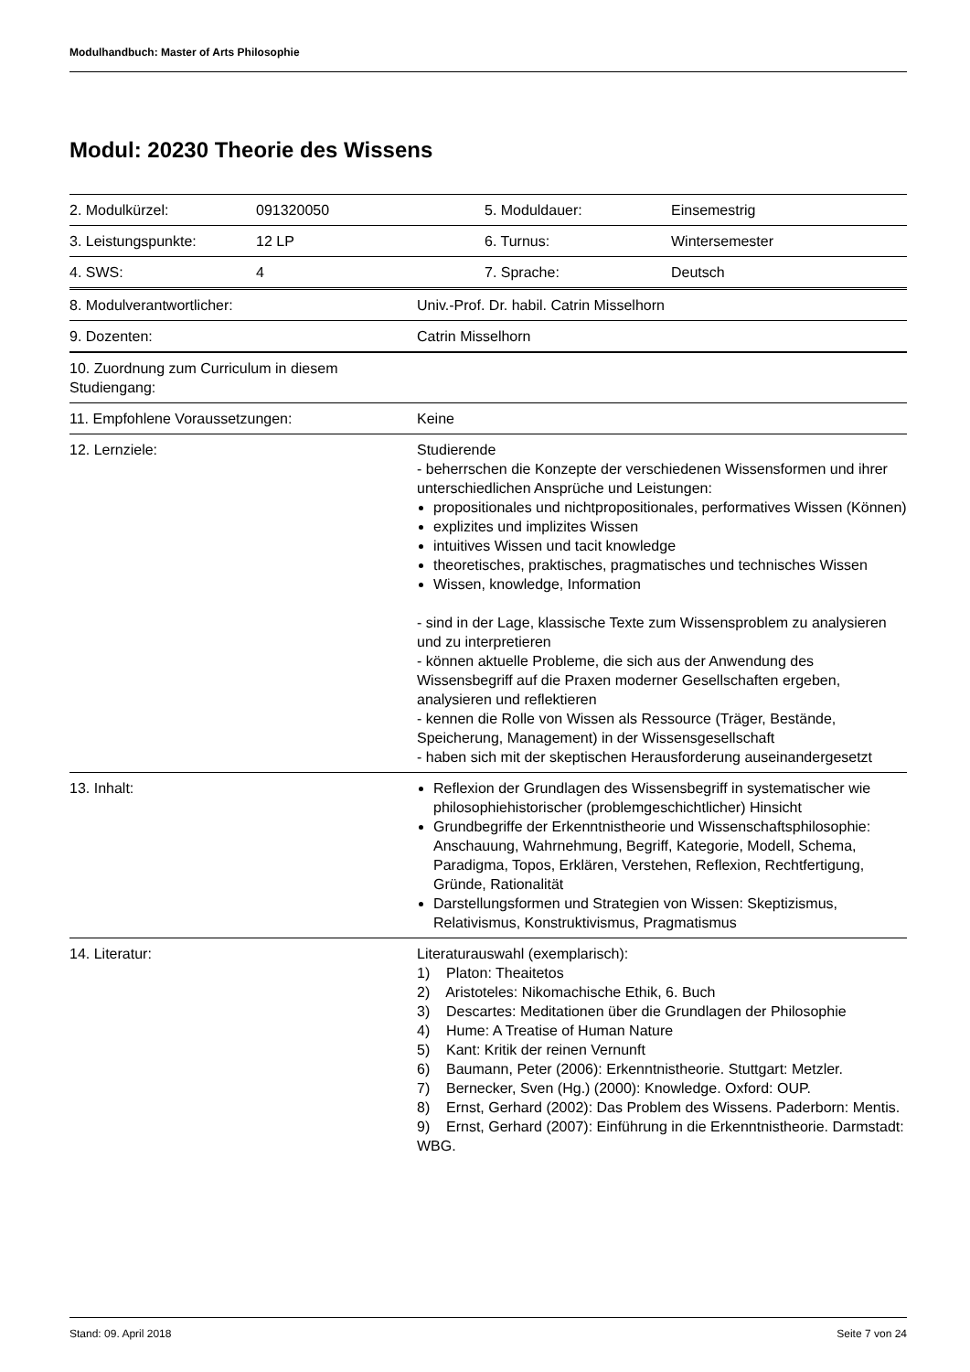Modulhandbuch: Master of Arts Philosophie
Modul: 20230 Theorie des Wissens
| 2. Modulkürzel: | 091320050 | 5. Moduldauer: | Einsemestrig |
| 3. Leistungspunkte: | 12 LP | 6. Turnus: | Wintersemester |
| 4. SWS: | 4 | 7. Sprache: | Deutsch |
| 8. Modulverantwortlicher: | Univ.-Prof. Dr. habil. Catrin Misselhorn |
| 9. Dozenten: | Catrin Misselhorn |
| 10. Zuordnung zum Curriculum in diesem Studiengang: | |
| 11. Empfohlene Voraussetzungen: | Keine |
| 12. Lernziele: | Studierende - beherrschen die Konzepte der verschiedenen Wissensformen und ihrer unterschiedlichen Ansprüche und Leistungen: propositionales und nichtpropositionales, performatives Wissen (Können) explizites und implizites Wissen intuitives Wissen und tacit knowledge theoretisches, praktisches, pragmatisches und technisches Wissen Wissen, knowledge, Information - sind in der Lage, klassische Texte zum Wissensproblem zu analysieren und zu interpretieren - können aktuelle Probleme, die sich aus der Anwendung des Wissensbegriff auf die Praxen moderner Gesellschaften ergeben, analysieren und reflektieren - kennen die Rolle von Wissen als Ressource (Träger, Bestände, Speicherung, Management) in der Wissensgesellschaft - haben sich mit der skeptischen Herausforderung auseinandergesetzt |
| 13. Inhalt: | Reflexion der Grundlagen des Wissensbegriff in systematischer wie philosophiehistorischer (problemgeschichtlicher) Hinsicht Grundbegriffe der Erkenntnistheorie und Wissenschaftsphilosophie: Anschauung, Wahrnehmung, Begriff, Kategorie, Modell, Schema, Paradigma, Topos, Erklären, Verstehen, Reflexion, Rechtfertigung, Gründe, Rationalität Darstellungsformen und Strategien von Wissen: Skeptizismus, Relativismus, Konstruktivismus, Pragmatismus |
| 14. Literatur: | Literaturauswahl (exemplarisch): 1) Platon: Theaitetos 2) Aristoteles: Nikomachische Ethik, 6. Buch 3) Descartes: Meditationen über die Grundlagen der Philosophie 4) Hume: A Treatise of Human Nature 5) Kant: Kritik der reinen Vernunft 6) Baumann, Peter (2006): Erkenntnistheorie. Stuttgart: Metzler. 7) Bernecker, Sven (Hg.) (2000): Knowledge. Oxford: OUP. 8) Ernst, Gerhard (2002): Das Problem des Wissens. Paderborn: Mentis. 9) Ernst, Gerhard (2007): Einführung in die Erkenntnistheorie. Darmstadt: WBG. |
Stand: 09. April 2018 Seite 7 von 24